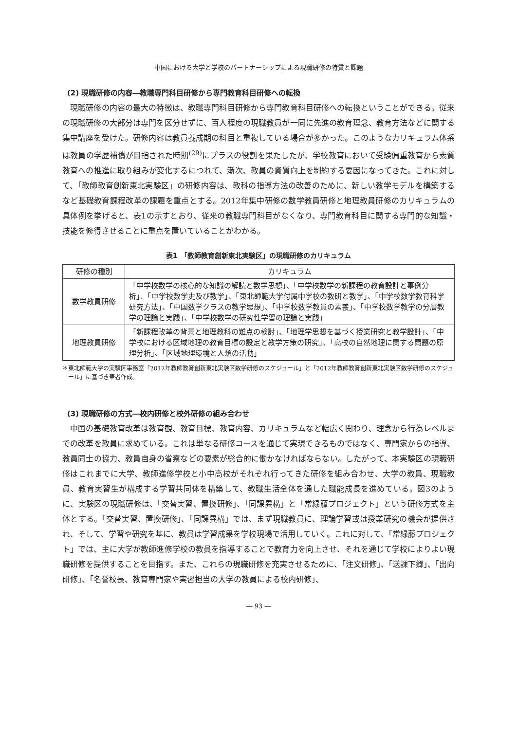中国における大学と学校のパートナーシップによる現職研修の特質と課題
(2) 現職研修の内容―教職専門科目研修から専門教育科目研修への転換
現職研修の内容の最大の特徴は、教職専門科目研修から専門教育科目研修への転換ということができる。従来の現職研修の大部分は専門を区分せずに、百人程度の現職教員が一同に先進の教育理念、教育方法などに関する集中講座を受けた。研修内容は教員養成期の科目と重複している場合が多かった。このようなカリキュラム体系は教員の学歴補償が目指された時期<sup>(29)</sup>にプラスの役割を果たしたが、学校教育において受験偏重教育から素質教育への推進に取り組みが変化するにつれて、漸次、教員の資質向上を制約する要因になってきた。これに対して、「教師教育創新東北実験区」の研修内容は、教科の指導方法の改善のために、新しい教学モデルを構築するなど基礎教育課程改革の課題を重点とする。2012年集中研修の数学教員研修と地理教員研修のカリキュラムの具体例を挙げると、表1の示すとおり、従来の教職専門科目がなくなり、専門教育科目に関する専門的な知識・技能を修得させることに重点を置いていることがわかる。
表1　「教師教育創新東北実験区」の現職研修のカリキュラム
| 研修の種別 | カリキュラム |
| --- | --- |
| 数学教員研修 | 「中学校数学の核心的な知識の解読と数学思想」、「中学校数学の新課程の教育設計と事例分析」、「中学校数学史及び教学」、「東北師範大学付属中学校の教研と教学」、「中学校数学教育科学研究方法」、「中国数学クラスの教学思想」、「中学校数学教員の素養」、「中学校数学教学の分層教学の理論と実践」、「中学校数学の研究性学習の理論と実践」 |
| 地理教員研修 | 「新課程改革の背景と地理教科の難点の検討」、「地理学思想を基づく授業研究と教学設計」、「中学校における区域地理の教育目標の設定と教学方策の研究」、「高校の自然地理に関する問題の原理分析」、「区域地理環境と人類の活動」 |
＊東北師範大学の実験区事務室「2012年教師教育創新東北実験区数学研修のスケジュール」と「2012年教師教育創新東北実験区数学研修のスケジュール」に基づき筆者作成。
(3) 現職研修の方式―校内研修と校外研修の組み合わせ
中国の基礎教育改革は教育観、教育目標、教育内容、カリキュラムなど幅広く関わり、理念から行為レベルまでの改革を教員に求めている。これは単なる研修コースを通じて実現できるものではなく、専門家からの指導、教員同士の協力、教員自身の省察などの要素が総合的に働かなければならない。したがって、本実験区の現職研修はこれまでに大学、教師進修学校と小中高校がそれぞれ行ってきた研修を組み合わせ、大学の教員、現職教員、教育実習生が構成する学習共同体を構築して、教職生活全体を通した職能成長を進めている。図3のように、実験区の現職研修は、「交替実習、置換研修」、「同課異構」と「常緑藤プロジェクト」という研修方式を主体とする。「交替実習、置換研修」、「同課異構」では、まず現職教員に、理論学習或は授業研究の機会が提供され、そして、学習や研究を基に、教員は学習成果を学校現場で活用していく。これに対して、「常緑藤プロジェクト」では、主に大学が教師進修学校の教員を指導することで教育力を向上させ、それを通じて学校によりよい現職研修を提供することを目指す。また、これらの現職研修を充実させるために、「注文研修」、「送課下郷」、「出向研修」、「名誉校長、教育専門家や実習担当の大学の教員による校内研修」、
― 93 ―